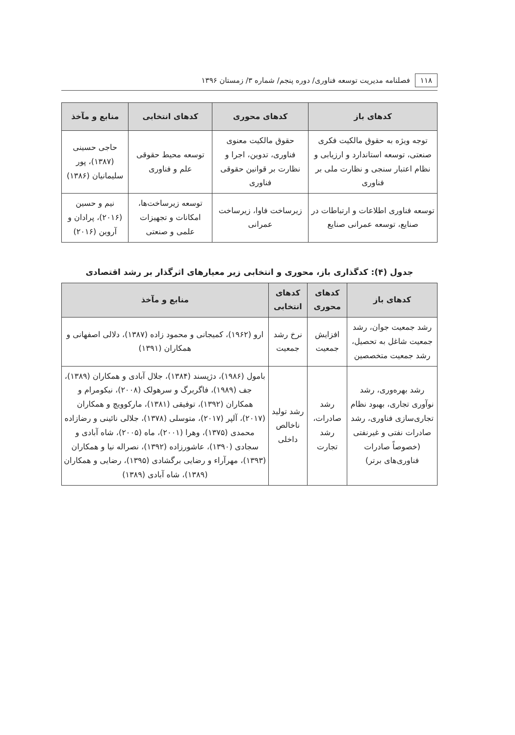۱۱۸ فصلنامه مدیریت توسعه فناوری/ دوره پنجم/ شماره ۳/ زمستان ۱۳۹۶
| کدهای باز | کدهای محوری | کدهای انتخابی | منابع و مآخذ |
| --- | --- | --- | --- |
| توجه ویژه به حقوق مالکیت فکری صنعتی، توسعه استاندارد و ارزیابی و نظام اعتبار سنجی و نظارت ملی بر فناوری | حقوق مالکیت معنوی فناوری، تدوین، اجرا و نظارت بر قوانین حقوقی فناوری | توسعه محیط حقوقی علم و فناوری | حاجی حسینی (۱۳۸۷)، پور سلیمانیان (۱۳۸۶) |
| توسعه فناوری اطلاعات و ارتباطات در صنایع، توسعه عمرانی صنایع | زیرساخت فاوا، زیرساخت عمرانی | توسعه زیرساخت‌ها، امکانات و تجهیزات علمی و صنعتی | نیم و حسین (۲۰۱۶)، پرادان و آروین (۲۰۱۶) |
جدول (۴): کدگذاری باز، محوری و انتخابی زیر معیارهای اثرگذار بر رشد اقتصادی
| کدهای باز | کدهای محوری | کدهای انتخابی | منابع و مآخذ |
| --- | --- | --- | --- |
| رشد جمعیت جوان، رشد جمعیت شاغل به تحصیل، رشد جمعیت متخصصین | افزایش جمعیت | نرخ رشد جمعیت | ارو (۱۹۶۲)، کمیجانی و محمود زاده (۱۳۸۷)، دلالی اصفهانی و همکاران (۱۳۹۱) |
| رشد بهره‌وری، رشد نوآوری تجاری، بهبود نظام تجاری‌سازی فناوری، رشد صادرات نفتی و غیرنفتی (خصوصاً صادرات فناوری‌های برتر) | رشد صادرات، رشد تجارت | رشد تولید ناخالص داخلی | بامول (۱۹۸۶)، دژپسند (۱۳۸۴)، جلال آبادی و همکاران (۱۳۸۹)، جف (۱۹۸۹)، فاگربرگ و سرهولک (۲۰۰۸)، نیکومرام و همکاران (۱۳۹۲)، توفیقی (۱۳۸۱)، مارکوویچ و همکاران (۲۰۱۷)، آلپر (۲۰۱۷)، متوسلی (۱۳۷۸)، جلالی نائینی و رضازاده محمدی (۱۳۷۵)، وهرا (۲۰۰۱)، ماه (۲۰۰۵)، شاه آبادی و سجادی (۱۳۹۰)، عاشورزاده (۱۳۹۲)، نصراله نیا و همکاران (۱۳۹۳)، مهرآراء و رضایی برگشادی (۱۳۹۵)، رضایی و همکاران (۱۳۸۹)، شاه آبادی (۱۳۸۹) |